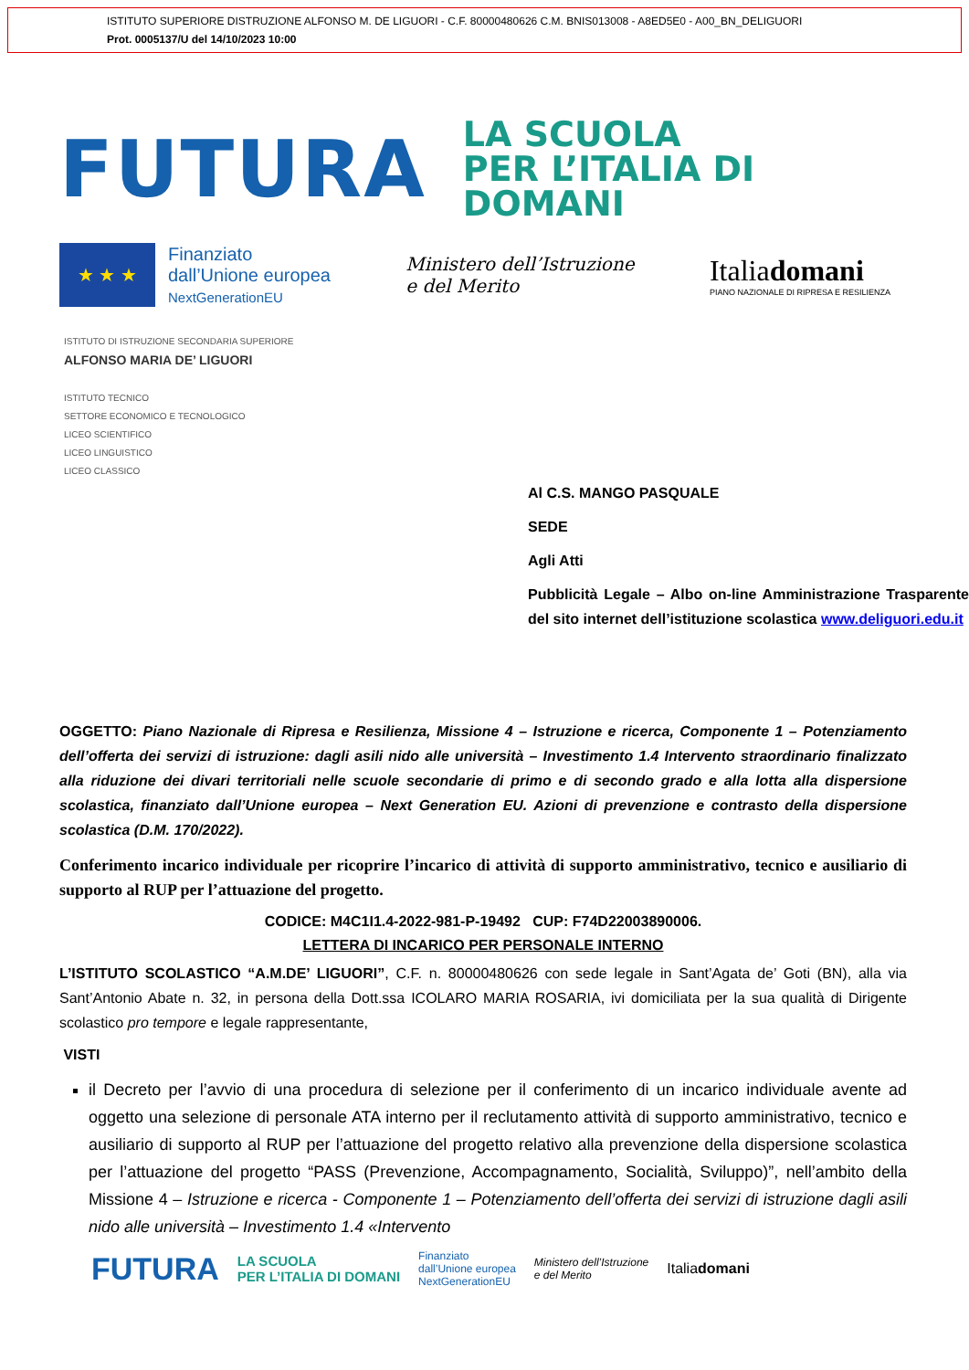ISTITUTO SUPERIORE DISTRUZIONE ALFONSO M. DE LIGUORI - C.F. 80000480626 C.M. BNIS013008 - A8ED5E0 - A00_BN_DELIGUORI
Prot. 0005137/U del 14/10/2023 10:00
FUTURA
LA SCUOLA
PER L’ITALIA DI DOMANI
★ ★ ★
Finanziato
dall’Unione europea
NextGenerationEU
Ministero dell’Istruzione
e del Merito
Italiadomani
PIANO NAZIONALE DI RIPRESA E RESILIENZA
ISTITUTO DI ISTRUZIONE SECONDARIA SUPERIORE
ALFONSO MARIA DE’ LIGUORI
ISTITUTO TECNICO
SETTORE ECONOMICO E TECNOLOGICO
LICEO SCIENTIFICO
LICEO LINGUISTICO
LICEO CLASSICO
Al C.S. MANGO PASQUALE
SEDE
Agli Atti
Pubblicità Legale – Albo on-line Amministrazione Trasparente del sito internet dell’istituzione scolastica www.deliguori.edu.it
OGGETTO: Piano Nazionale di Ripresa e Resilienza, Missione 4 – Istruzione e ricerca, Componente 1 – Potenziamento dell’offerta dei servizi di istruzione: dagli asili nido alle università – Investimento 1.4 Intervento straordinario finalizzato alla riduzione dei divari territoriali nelle scuole secondarie di primo e di secondo grado e alla lotta alla dispersione scolastica, finanziato dall’Unione europea – Next Generation EU. Azioni di prevenzione e contrasto della dispersione scolastica (D.M. 170/2022).
Conferimento incarico individuale per ricoprire l’incarico di attività di supporto amministrativo, tecnico e ausiliario di supporto al RUP per l’attuazione del progetto.
CODICE: M4C1I1.4-2022-981-P-19492 CUP: F74D22003890006.
LETTERA DI INCARICO PER PERSONALE INTERNO
L’ISTITUTO SCOLASTICO “A.M.DE’ LIGUORI”, C.F. n. 80000480626 con sede legale in Sant’Agata de’ Goti (BN), alla via Sant’Antonio Abate n. 32, in persona della Dott.ssa ICOLARO MARIA ROSARIA, ivi domiciliata per la sua qualità di Dirigente scolastico pro tempore e legale rappresentante,
VISTI
il Decreto per l’avvio di una procedura di selezione per il conferimento di un incarico individuale avente ad oggetto una selezione di personale ATA interno per il reclutamento attività di supporto amministrativo, tecnico e ausiliario di supporto al RUP per l’attuazione del progetto relativo alla prevenzione della dispersione scolastica per l’attuazione del progetto “PASS (Prevenzione, Accompagnamento, Socialità, Sviluppo)”, nell’ambito della Missione 4 – Istruzione e ricerca - Componente 1 – Potenziamento dell’offerta dei servizi di istruzione dagli asili nido alle università – Investimento 1.4 «Intervento
FUTURA LA SCUOLA
PER L’ITALIA DI DOMANI Finanziato
dall’Unione europea
NextGenerationEU Ministero dell’Istruzione
e del Merito Italiadomani